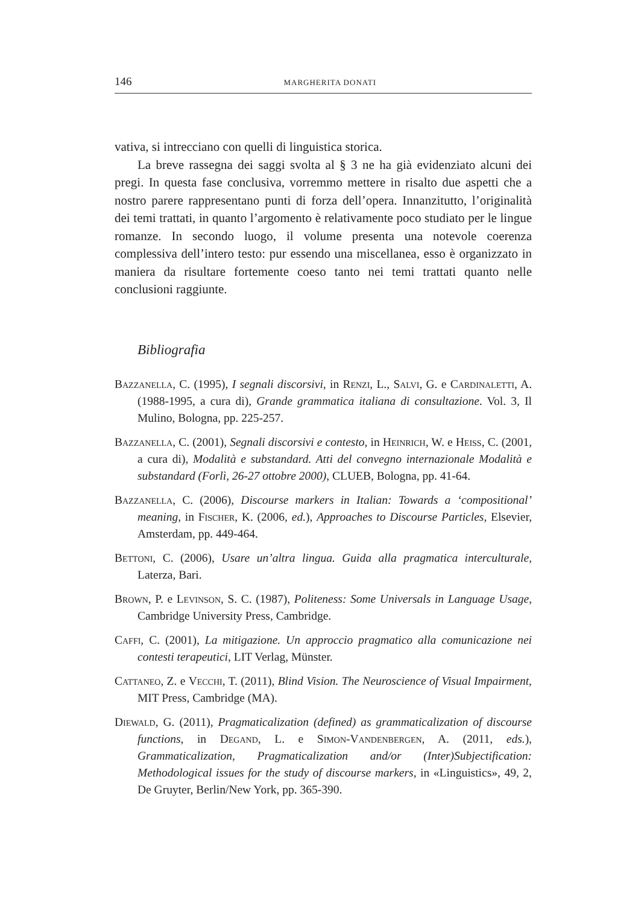146 MARGHERITA DONATI
vativa, si intrecciano con quelli di linguistica storica.
La breve rassegna dei saggi svolta al § 3 ne ha già evidenziato alcuni dei pregi. In questa fase conclusiva, vorremmo mettere in risalto due aspetti che a nostro parere rappresentano punti di forza dell’opera. Innanzitutto, l’originalità dei temi trattati, in quanto l’argomento è relativamente poco studiato per le lingue romanze. In secondo luogo, il volume presenta una notevole coerenza complessiva dell’intero testo: pur essendo una miscellanea, esso è organizzato in maniera da risultare fortemente coeso tanto nei temi trattati quanto nelle conclusioni raggiunte.
Bibliografia
Bazzanella, C. (1995), I segnali discorsivi, in Renzi, L., Salvi, G. e Cardinaletti, A. (1988-1995, a cura di), Grande grammatica italiana di consultazione. Vol. 3, Il Mulino, Bologna, pp. 225-257.
Bazzanella, C. (2001), Segnali discorsivi e contesto, in Heinrich, W. e Heiss, C. (2001, a cura di), Modalità e substandard. Atti del convegno internazionale Modalità e substandard (Forlì, 26-27 ottobre 2000), CLUEB, Bologna, pp. 41-64.
Bazzanella, C. (2006), Discourse markers in Italian: Towards a ‘compositional’ meaning, in Fischer, K. (2006, ed.), Approaches to Discourse Particles, Elsevier, Amsterdam, pp. 449-464.
Bettoni, C. (2006), Usare un’altra lingua. Guida alla pragmatica interculturale, Laterza, Bari.
Brown, P. e Levinson, S. C. (1987), Politeness: Some Universals in Language Usage, Cambridge University Press, Cambridge.
Caffi, C. (2001), La mitigazione. Un approccio pragmatico alla comunicazione nei contesti terapeutici, LIT Verlag, Münster.
Cattaneo, Z. e Vecchi, T. (2011), Blind Vision. The Neuroscience of Visual Impairment, MIT Press, Cambridge (MA).
Diewald, G. (2011), Pragmaticalization (defined) as grammaticalization of discourse functions, in Degand, L. e Simon-Vandenbergen, A. (2011, eds.), Grammaticalization, Pragmaticalization and/or (Inter)Subjectification: Methodological issues for the study of discourse markers, in «Linguistics», 49, 2, De Gruyter, Berlin/New York, pp. 365-390.